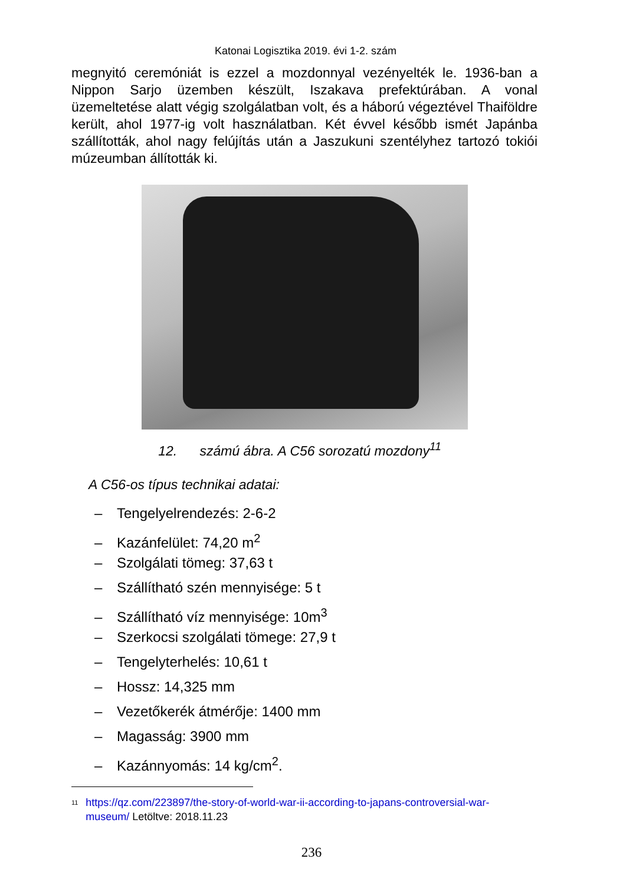Katonai Logisztika 2019. évi 1-2. szám
megnyitó ceremóniát is ezzel a mozdonnyal vezényelték le. 1936-ban a Nippon Sarjo üzemben készült, Iszakava prefektúrában. A vonal üzemeltetése alatt végig szolgálatban volt, és a háború végeztével Thaiföldre került, ahol 1977-ig volt használatban. Két évvel később ismét Japánba szállították, ahol nagy felújítás után a Jaszukuni szentélyhez tartozó tokiói múzeumban állították ki.
12. számú ábra. A C56 sorozatú mozdony<sup>11</sup>
A C56-os típus technikai adatai:
– Tengelyelrendezés: 2-6-2
– Kazánfelület: 74,20 m<sup>2</sup>
– Szolgálati tömeg: 37,63 t
– Szállítható szén mennyisége: 5 t
– Szállítható víz mennyisége: 10m<sup>3</sup>
– Szerkocsi szolgálati tömege: 27,9 t
– Tengelyterhelés: 10,61 t
– Hossz: 14,325 mm
– Vezetőkerék átmérője: 1400 mm
– Magasság: 3900 mm
– Kazánnyomás: 14 kg/cm<sup>2</sup>.
<sup>11</sup>
https://qz.com/223897/the-story-of-world-war-ii-according-to-japans-controversial-war-museum/ Letöltve: 2018.11.23
236